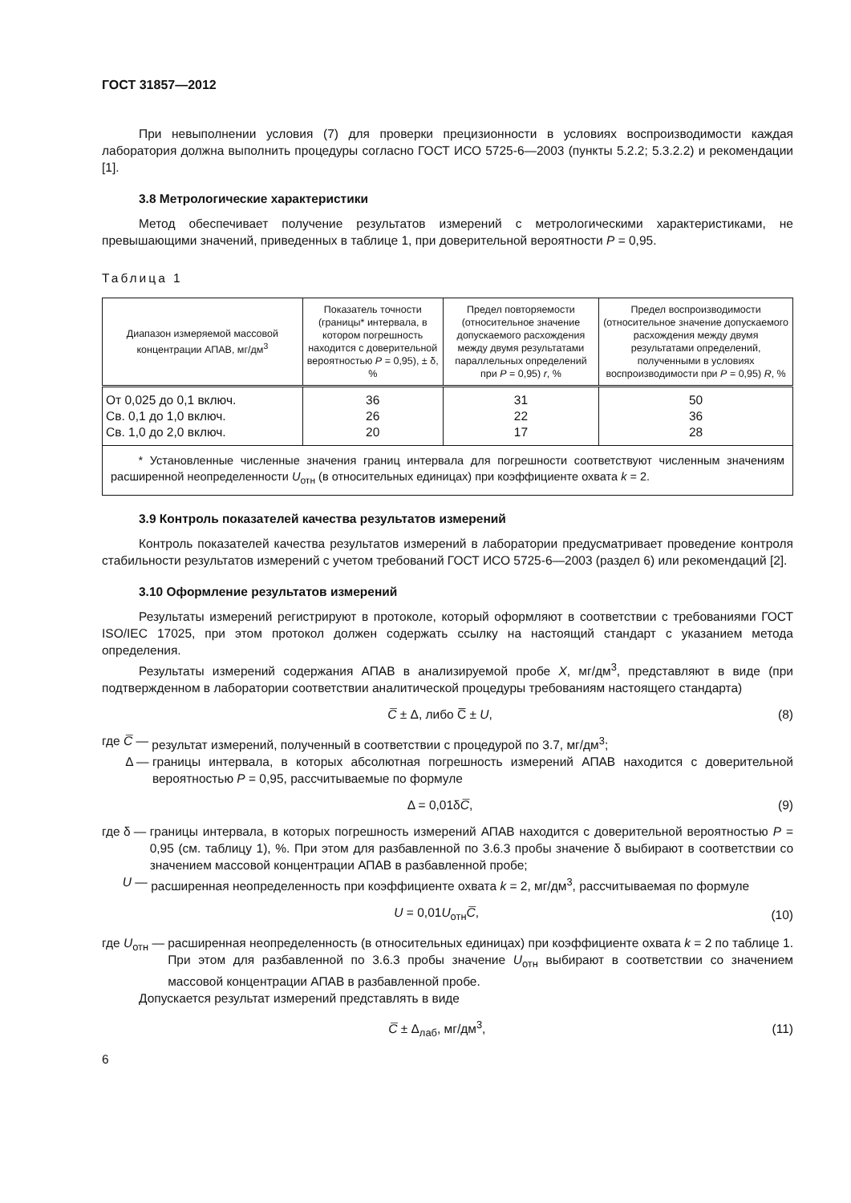ГОСТ 31857—2012
При невыполнении условия (7) для проверки прецизионности в условиях воспроизводимости каждая лаборатория должна выполнить процедуры согласно ГОСТ ИСО 5725-6—2003 (пункты 5.2.2; 5.3.2.2) и рекомендации [1].
3.8 Метрологические характеристики
Метод обеспечивает получение результатов измерений с метрологическими характеристиками, не превышающими значений, приведенных в таблице 1, при доверительной вероятности P = 0,95.
Таблица 1
| Диапазон измеряемой массовой концентрации АПАВ, мг/дм<sup>3</sup> | Показатель точности (границы* интервала, в котором погрешность находится с доверительной вероятностью P = 0,95), ± δ, % | Предел повторяемости (относительное значение допускаемого расхождения между двумя результатами параллельных определений при P = 0,95) r , % | Предел воспроизводимости (относительное значение допускаемого расхождения между двумя результатами определений, полученными в условиях воспроизводимости при P = 0,95) R , % |
| --- | --- | --- | --- |
| От 0,025 до 0,1 включ. Св. 0,1 до 1,0 включ. Св. 1,0 до 2,0 включ. | 36 26 20 | 31 22 17 | 50 36 28 |
| * Установленные численные значения границ интервала для погрешности соответствуют численным значениям расширенной неопределенности U<sub>отн</sub> (в относительных единицах) при коэффициенте охвата k = 2. | | | |
3.9 Контроль показателей качества результатов измерений
Контроль показателей качества результатов измерений в лаборатории предусматривает проведение контроля стабильности результатов измерений с учетом требований ГОСТ ИСО 5725-6—2003 (раздел 6) или рекомендаций [2].
3.10 Оформление результатов измерений
Результаты измерений регистрируют в протоколе, который оформляют в соответствии с требованиями ГОСТ ISO/IEC 17025, при этом протокол должен содержать ссылку на настоящий стандарт с указанием метода определения.
Результаты измерений содержания АПАВ в анализируемой пробе X, мг/дм<sup>3</sup>, представляют в виде (при подтвержденном в лаборатории соответствии аналитической процедуры требованиям настоящего стандарта)
C̅ ± Δ, либо C̅ ± U, (8)
где C̅ — результат измерений, полученный в соответствии с процедурой по 3.7, мг/дм<sup>3</sup>;
Δ — границы интервала, в которых абсолютная погрешность измерений АПАВ находится с доверительной вероятностью P = 0,95, рассчитываемые по формуле
Δ = 0,01δC̅, (9)
где δ — границы интервала, в которых погрешность измерений АПАВ находится с доверительной вероятностью P = 0,95 (см. таблицу 1), %. При этом для разбавленной по 3.6.3 пробы значение δ выбирают в соответствии со значением массовой концентрации АПАВ в разбавленной пробе;
U — расширенная неопределенность при коэффициенте охвата k = 2, мг/дм<sup>3</sup>, рассчитываемая по формуле
U = 0,01U<sub>отн</sub>C̅, (10)
где U<sub>отн</sub> — расширенная неопределенность (в относительных единицах) при коэффициенте охвата k = 2 по таблице 1. При этом для разбавленной по 3.6.3 пробы значение U<sub>отн</sub> выбирают в соответствии со значением массовой концентрации АПАВ в разбавленной пробе.
Допускается результат измерений представлять в виде
C̅ ± Δ<sub>лаб</sub>, мг/дм<sup>3</sup>, (11)
6